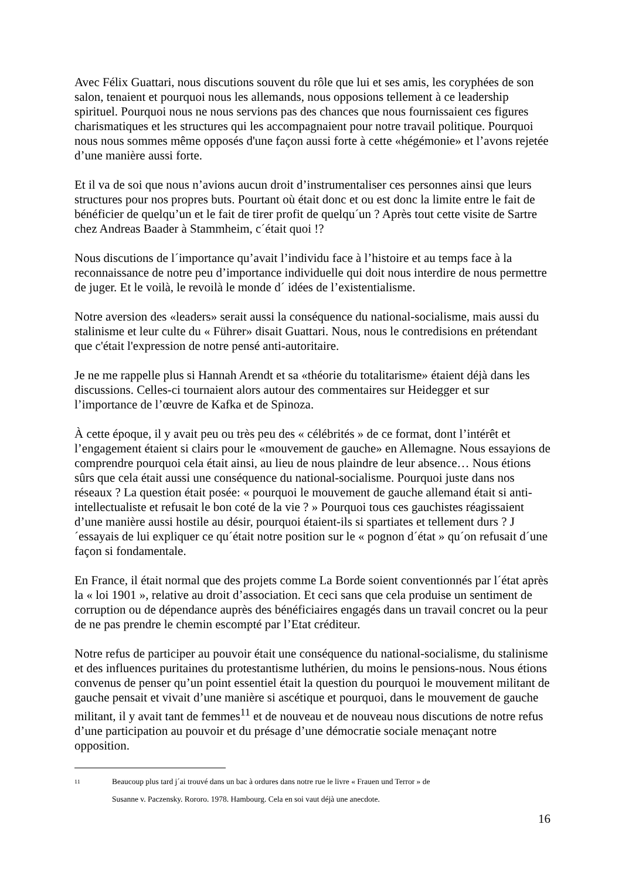Avec Félix Guattari, nous discutions souvent du rôle que lui et ses amis, les coryphées de son salon, tenaient et pourquoi nous les allemands, nous opposions tellement à ce leadership spirituel. Pourquoi nous ne nous servions pas des chances que nous fournissaient ces figures charismatiques et les structures qui les accompagnaient pour notre travail politique. Pourquoi nous nous sommes même opposés d'une façon aussi forte à cette «hégémonie» et l’avons rejetée d’une manière aussi forte.
Et il va de soi que nous n’avions aucun droit d’instrumentaliser ces personnes ainsi que leurs structures pour nos propres buts. Pourtant où était donc et ou est donc la limite entre le fait de bénéficier de quelqu’un et le fait de tirer profit de quelqu´un ? Après tout cette visite de Sartre chez Andreas Baader à Stammheim, c´était quoi !?
Nous discutions de l´importance qu’avait l’individu face à l’histoire et au temps face à la reconnaissance de notre peu d’importance individuelle qui doit nous interdire de nous permettre de juger. Et le voilà, le revoilà le monde d´ idées de l’existentialisme.
Notre aversion des «leaders» serait aussi la conséquence du national-socialisme, mais aussi du stalinisme et leur culte du « Führer» disait Guattari. Nous, nous le contredisions en prétendant que c'était l'expression de notre pensé anti-autoritaire.
Je ne me rappelle plus si Hannah Arendt et sa «théorie du totalitarisme» étaient déjà dans les discussions. Celles-ci tournaient alors autour des commentaires sur Heidegger et sur l’importance de l’œuvre de Kafka et de Spinoza.
À cette époque, il y avait peu ou très peu des « célébrités » de ce format, dont l’intérêt et l’engagement étaient si clairs pour le «mouvement de gauche» en Allemagne. Nous essayions de comprendre pourquoi cela était ainsi, au lieu de nous plaindre de leur absence… Nous étions sûrs que cela était aussi une conséquence du national-socialisme. Pourquoi juste dans nos réseaux ? La question était posée: « pourquoi le mouvement de gauche allemand était si anti-intellectualiste et refusait le bon coté de la vie ? » Pourquoi tous ces gauchistes réagissaient d’une manière aussi hostile au désir, pourquoi étaient-ils si spartiates et tellement durs ? J´essayais de lui expliquer ce qu´était notre position sur le « pognon d´état » qu´on refusait d´une façon si fondamentale.
En France, il était normal que des projets comme La Borde soient conventionnés par l´état après la « loi 1901 », relative au droit d’association. Et ceci sans que cela produise un sentiment de corruption ou de dépendance auprès des bénéficiaires engagés dans un travail concret ou la peur de ne pas prendre le chemin escompté par l’Etat créditeur.
Notre refus de participer au pouvoir était une conséquence du national-socialisme, du stalinisme et des influences puritaines du protestantisme luthérien, du moins le pensions-nous. Nous étions convenus de penser qu’un point essentiel était la question du pourquoi le mouvement militant de gauche pensait et vivait d’une manière si ascétique et pourquoi, dans le mouvement de gauche militant, il y avait tant de femmes<sup>11</sup> et de nouveau et de nouveau nous discutions de notre refus d’une participation au pouvoir et du présage d’une démocratie sociale menaçant notre opposition.
11 Beaucoup plus tard j´ai trouvé dans un bac à ordures dans notre rue le livre « Frauen und Terror » de
Susanne v. Paczensky. Rororo. 1978. Hambourg. Cela en soi vaut déjà une anecdote.
16